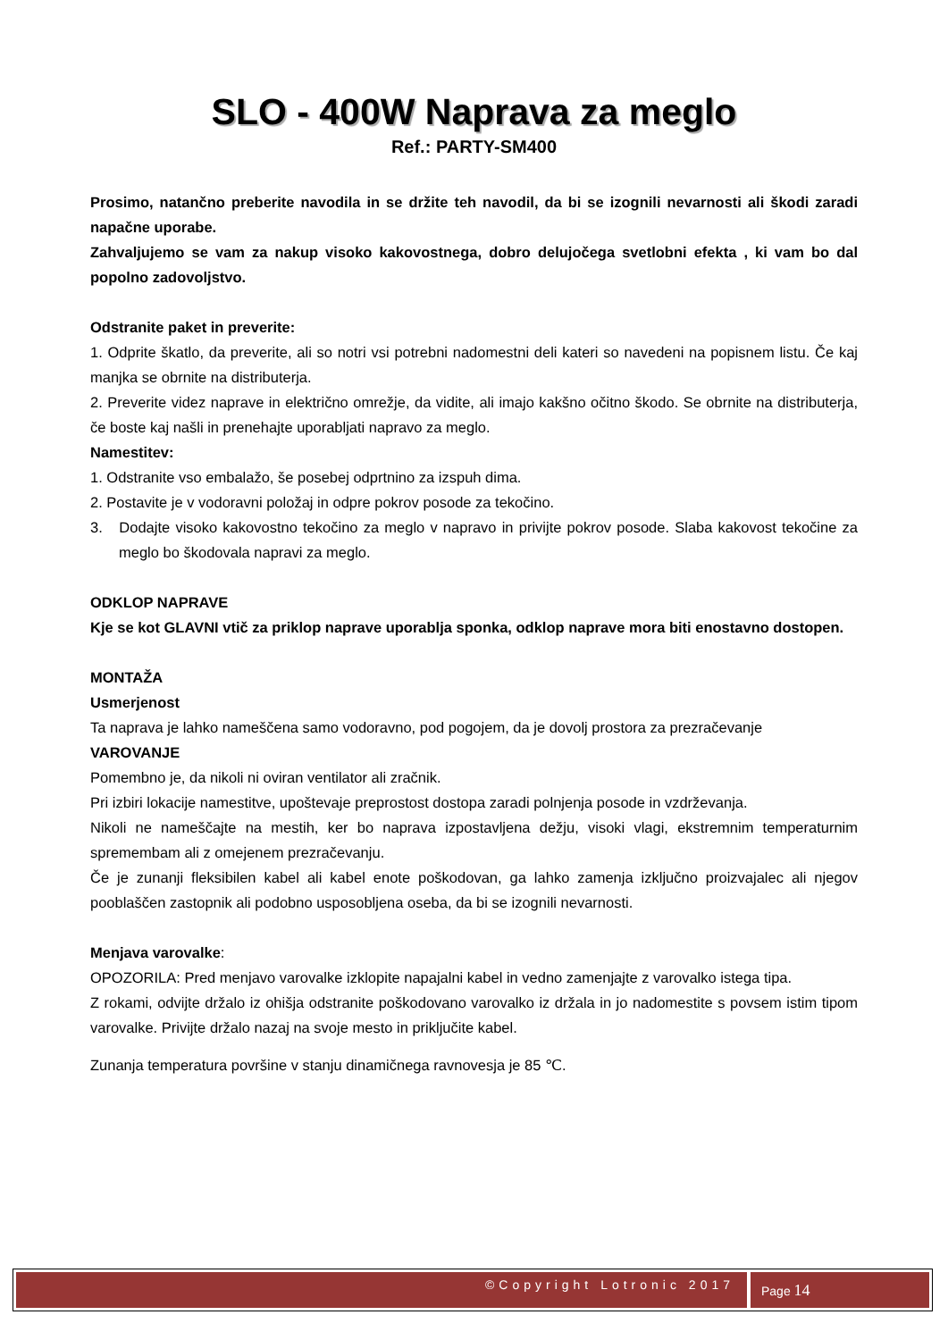SLO - 400W Naprava za meglo
Ref.: PARTY-SM400
Prosimo, natančno preberite navodila in se držite teh navodil, da bi se izognili nevarnosti ali škodi zaradi napačne uporabe.
Zahvaljujemo se vam za nakup visoko kakovostnega, dobro delujočega svetlobni efekta , ki vam bo dal popolno zadovoljstvo.
Odstranite paket in preverite:
1. Odprite škatlo, da preverite, ali so notri vsi potrebni nadomestni deli kateri so navedeni na popisnem listu. Če kaj manjka se obrnite na distributerja.
2. Preverite videz naprave in električno omrežje, da vidite, ali imajo kakšno očitno škodo. Se obrnite na distributerja, če boste kaj našli in prenehajte uporabljati napravo za meglo.
Namestitev:
1. Odstranite vso embalažo, še posebej odprtnino za izspuh dima.
2. Postavite je v vodoravni položaj in odpre pokrov posode za tekočino.
3. Dodajte visoko kakovostno tekočino za meglo v napravo in privijte pokrov posode. Slaba kakovost tekočine za meglo bo škodovala napravi za meglo.
ODKLOP NAPRAVE
Kje se kot GLAVNI vtič za priklop naprave uporablja sponka, odklop naprave mora biti enostavno dostopen.
MONTAŽA
Usmerjenost
Ta naprava je lahko nameščena samo vodoravno, pod pogojem, da je dovolj prostora za prezračevanje
VAROVANJE
Pomembno je, da nikoli ni oviran ventilator ali zračnik.
Pri izbiri lokacije namestitve, upoštevaje preprostost dostopa zaradi polnjenja posode in vzdrževanja.
Nikoli ne nameščajte na mestih, ker bo naprava izpostavljena dežju, visoki vlagi, ekstremnim temperaturnim spremembam ali z omejenem prezračevanju.
Če je zunanji fleksibilen kabel ali kabel enote poškodovan, ga lahko zamenja izključno proizvajalec ali njegov pooblaščen zastopnik ali podobno usposobljena oseba, da bi se izognili nevarnosti.
Menjava varovalke:
OPOZORILA: Pred menjavo varovalke izklopite napajalni kabel in vedno zamenjajte z varovalko istega tipa.
Z rokami, odvijte držalo iz ohišja odstranite poškodovano varovalko iz držala in jo nadomestite s povsem istim tipom varovalke. Privijte držalo nazaj na svoje mesto in priključite kabel.
Zunanja temperatura površine v stanju dinamičnega ravnovesja je 85 ℃.
©Copyright Lotronic 2017
Page 14